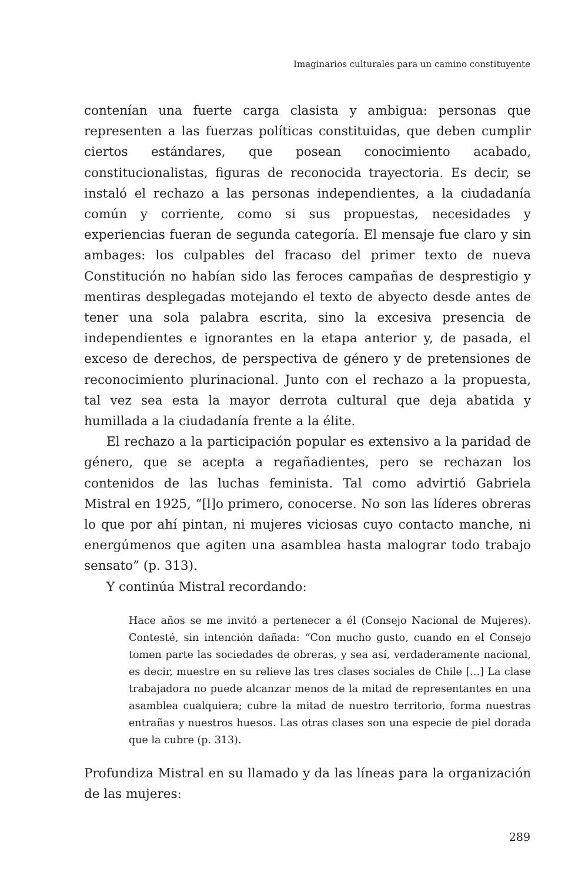Imaginarios culturales para un camino constituyente
contenían una fuerte carga clasista y ambigua: personas que representen a las fuerzas políticas constituidas, que deben cumplir ciertos estándares, que posean conocimiento acabado, constitucionalistas, figuras de reconocida trayectoria. Es decir, se instaló el rechazo a las personas independientes, a la ciudadanía común y corriente, como si sus propuestas, necesidades y experiencias fueran de segunda categoría. El mensaje fue claro y sin ambages: los culpables del fracaso del primer texto de nueva Constitución no habían sido las feroces campañas de desprestigio y mentiras desplegadas motejando el texto de abyecto desde antes de tener una sola palabra escrita, sino la excesiva presencia de independientes e ignorantes en la etapa anterior y, de pasada, el exceso de derechos, de perspectiva de género y de pretensiones de reconocimiento plurinacional. Junto con el rechazo a la propuesta, tal vez sea esta la mayor derrota cultural que deja abatida y humillada a la ciudadanía frente a la élite.
El rechazo a la participación popular es extensivo a la paridad de género, que se acepta a regañadientes, pero se rechazan los contenidos de las luchas feminista. Tal como advirtió Gabriela Mistral en 1925, “[l]o primero, conocerse. No son las líderes obreras lo que por ahí pintan, ni mujeres viciosas cuyo contacto manche, ni energúmenos que agiten una asamblea hasta malograr todo trabajo sensato” (p. 313).
Y continúa Mistral recordando:
Hace años se me invitó a pertenecer a él (Consejo Nacional de Mujeres). Contesté, sin intención dañada: “Con mucho gusto, cuando en el Consejo tomen parte las sociedades de obreras, y sea así, verdaderamente nacional, es decir, muestre en su relieve las tres clases sociales de Chile [...] La clase trabajadora no puede alcanzar menos de la mitad de representantes en una asamblea cualquiera; cubre la mitad de nuestro territorio, forma nuestras entrañas y nuestros huesos. Las otras clases son una especie de piel dorada que la cubre (p. 313).
Profundiza Mistral en su llamado y da las líneas para la organización de las mujeres:
289